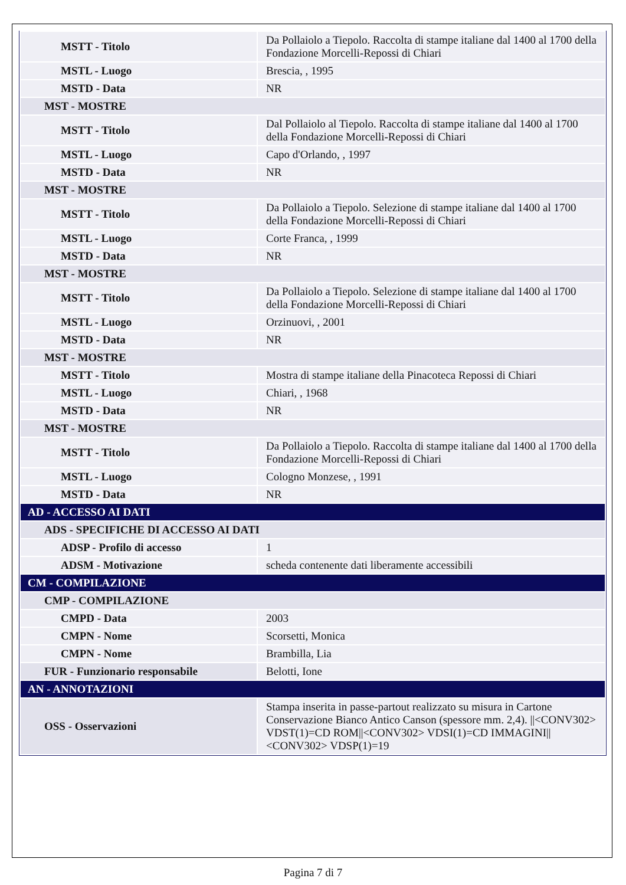| MSTT - Titolo | Da Pollaiolo a Tiepolo. Raccolta di stampe italiane dal 1400 al 1700 della Fondazione Morcelli-Repossi di Chiari |
| MSTL - Luogo | Brescia, , 1995 |
| MSTD - Data | NR |
| MST - MOSTRE | |
| MSTT - Titolo | Dal Pollaiolo al Tiepolo. Raccolta di stampe italiane dal 1400 al 1700 della Fondazione Morcelli-Repossi di Chiari |
| MSTL - Luogo | Capo d'Orlando, , 1997 |
| MSTD - Data | NR |
| MST - MOSTRE | |
| MSTT - Titolo | Da Pollaiolo a Tiepolo. Selezione di stampe italiane dal 1400 al 1700 della Fondazione Morcelli-Repossi di Chiari |
| MSTL - Luogo | Corte Franca, , 1999 |
| MSTD - Data | NR |
| MST - MOSTRE | |
| MSTT - Titolo | Da Pollaiolo a Tiepolo. Selezione di stampe italiane dal 1400 al 1700 della Fondazione Morcelli-Repossi di Chiari |
| MSTL - Luogo | Orzinuovi, , 2001 |
| MSTD - Data | NR |
| MST - MOSTRE | |
| MSTT - Titolo | Mostra di stampe italiane della Pinacoteca Repossi di Chiari |
| MSTL - Luogo | Chiari, , 1968 |
| MSTD - Data | NR |
| MST - MOSTRE | |
| MSTT - Titolo | Da Pollaiolo a Tiepolo. Raccolta di stampe italiane dal 1400 al 1700 della Fondazione Morcelli-Repossi di Chiari |
| MSTL - Luogo | Cologno Monzese, , 1991 |
| MSTD - Data | NR |
| AD - ACCESSO AI DATI | |
| ADS - SPECIFICHE DI ACCESSO AI DATI | |
| ADSP - Profilo di accesso | 1 |
| ADSM - Motivazione | scheda contenente dati liberamente accessibili |
| CM - COMPILAZIONE | |
| CMP - COMPILAZIONE | |
| CMPD - Data | 2003 |
| CMPN - Nome | Scorsetti, Monica |
| CMPN - Nome | Brambilla, Lia |
| FUR - Funzionario responsabile | Belotti, Ione |
| AN - ANNOTAZIONI | |
| OSS - Osservazioni | Stampa inserita in passe-partout realizzato su misura in Cartone Conservazione Bianco Antico Canson (spessore mm. 2,4). //<CONV302> VDST(1)=CD ROM//<CONV302> VDSI(1)=CD IMMAGINI//<CONV302> VDSP(1)=19 |
Pagina 7 di 7